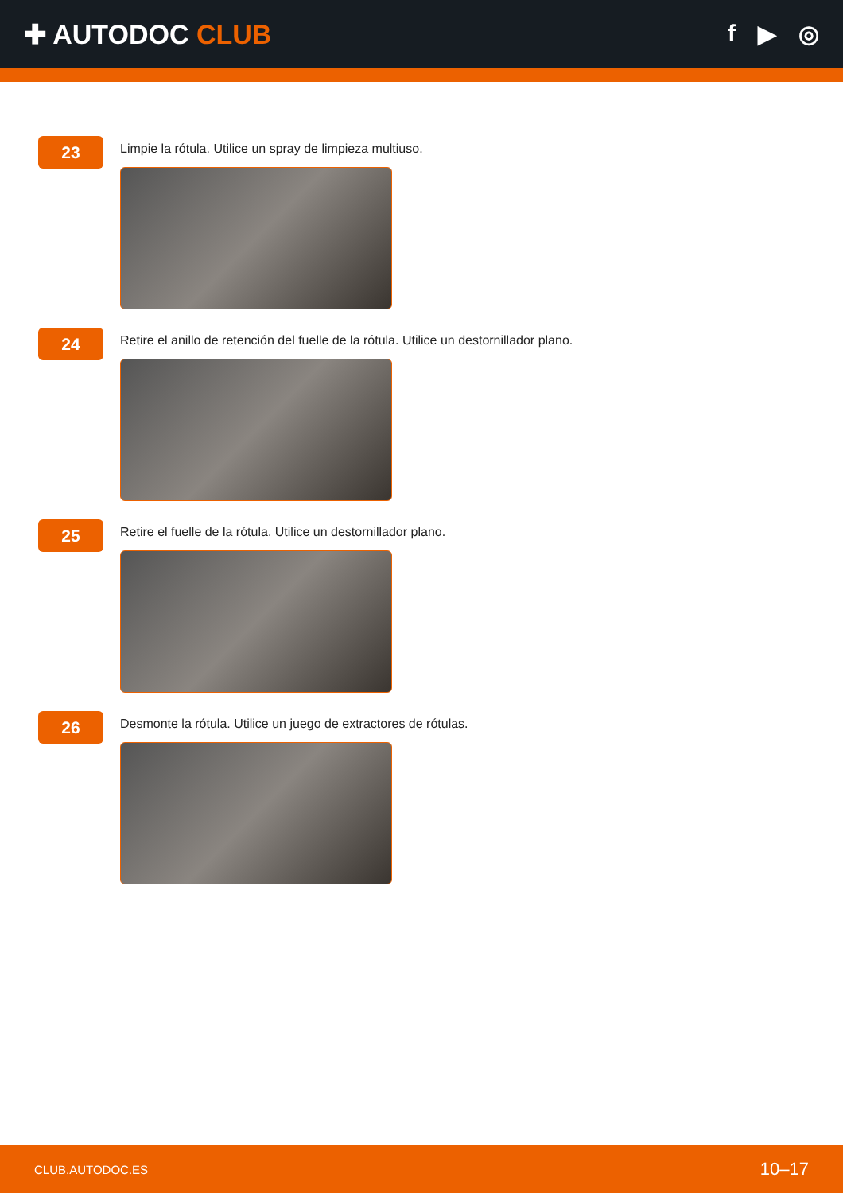✚ AUTODOC CLUB f ▶ ◎
23
Limpie la rótula. Utilice un spray de limpieza multiuso.
24
Retire el anillo de retención del fuelle de la rótula. Utilice un destornillador plano.
25
Retire el fuelle de la rótula. Utilice un destornillador plano.
26
Desmonte la rótula. Utilice un juego de extractores de rótulas.
CLUB.AUTODOC.ES 10–17